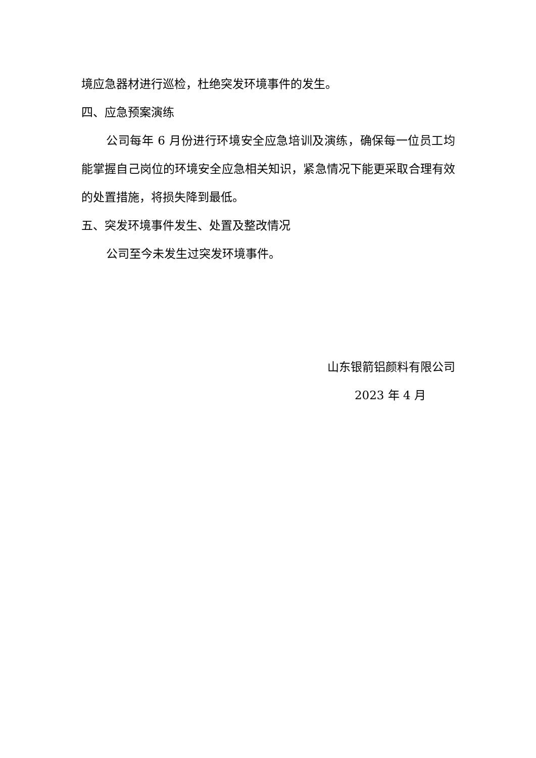境应急器材进行巡检，杜绝突发环境事件的发生。
四、应急预案演练
公司每年 6 月份进行环境安全应急培训及演练，确保每一位员工均能掌握自己岗位的环境安全应急相关知识，紧急情况下能更采取合理有效的处置措施，将损失降到最低。
五、突发环境事件发生、处置及整改情况
公司至今未发生过突发环境事件。
山东银箭铝颜料有限公司
2023 年 4 月